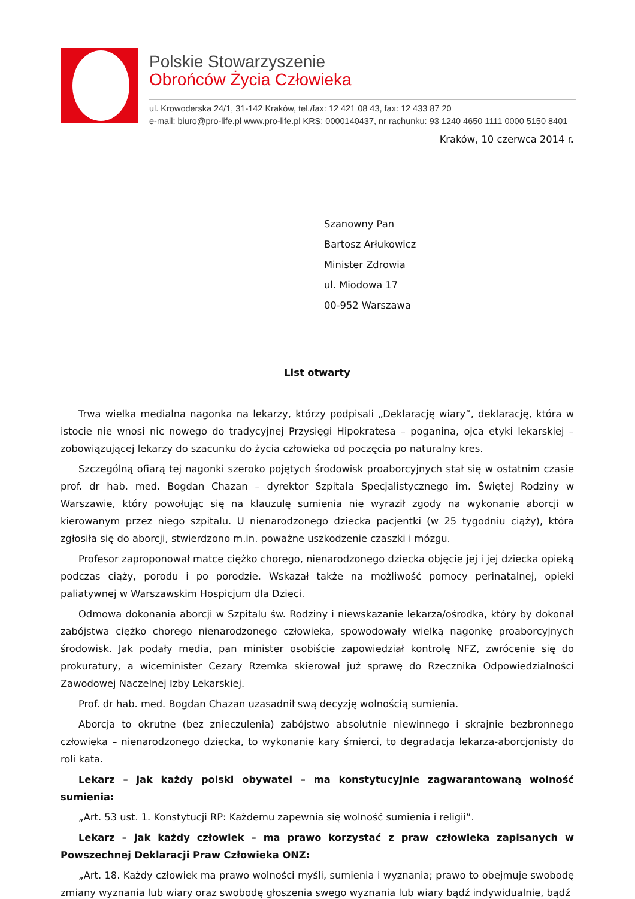Polskie Stowarzyszenie
Obrońców Życia Człowieka
ul. Krowoderska 24/1, 31-142 Kraków, tel./fax: 12 421 08 43, fax: 12 433 87 20
e-mail: biuro@pro-life.pl www.pro-life.pl KRS: 0000140437, nr rachunku: 93 1240 4650 1111 0000 5150 8401
Kraków, 10 czerwca 2014 r.
Szanowny Pan
Bartosz Arłukowicz
Minister Zdrowia
ul. Miodowa 17
00-952 Warszawa
List otwarty
Trwa wielka medialna nagonka na lekarzy, którzy podpisali „Deklarację wiary”, deklarację, która w istocie nie wnosi nic nowego do tradycyjnej Przysięgi Hipokratesa – poganina, ojca etyki lekarskiej – zobowiązującej lekarzy do szacunku do życia człowieka od poczęcia po naturalny kres.
Szczególną ofiarą tej nagonki szeroko pojętych środowisk proaborcyjnych stał się w ostatnim czasie prof. dr hab. med. Bogdan Chazan – dyrektor Szpitala Specjalistycznego im. Świętej Rodziny w Warszawie, który powołując się na klauzulę sumienia nie wyraził zgody na wykonanie aborcji w kierowanym przez niego szpitalu. U nienarodzonego dziecka pacjentki (w 25 tygodniu ciąży), która zgłosiła się do aborcji, stwierdzono m.in. poważne uszkodzenie czaszki i mózgu.
Profesor zaproponował matce ciężko chorego, nienarodzonego dziecka objęcie jej i jej dziecka opieką podczas ciąży, porodu i po porodzie. Wskazał także na możliwość pomocy perinatalnej, opieki paliatywnej w Warszawskim Hospicjum dla Dzieci.
Odmowa dokonania aborcji w Szpitalu św. Rodziny i niewskazanie lekarza/ośrodka, który by dokonał zabójstwa ciężko chorego nienarodzonego człowieka, spowodowały wielką nagonkę proaborcyjnych środowisk. Jak podały media, pan minister osobiście zapowiedział kontrolę NFZ, zwrócenie się do prokuratury, a wiceminister Cezary Rzemka skierował już sprawę do Rzecznika Odpowiedzialności Zawodowej Naczelnej Izby Lekarskiej.
Prof. dr hab. med. Bogdan Chazan uzasadnił swą decyzję wolnością sumienia.
Aborcja to okrutne (bez znieczulenia) zabójstwo absolutnie niewinnego i skrajnie bezbronnego człowieka – nienarodzonego dziecka, to wykonanie kary śmierci, to degradacja lekarza-aborcjonisty do roli kata.
Lekarz – jak każdy polski obywatel – ma konstytucyjnie zagwarantowaną wolność sumienia:
„Art. 53 ust. 1. Konstytucji RP: Każdemu zapewnia się wolność sumienia i religii”.
Lekarz – jak każdy człowiek – ma prawo korzystać z praw człowieka zapisanych w Powszechnej Deklaracji Praw Człowieka ONZ:
„Art. 18. Każdy człowiek ma prawo wolności myśli, sumienia i wyznania; prawo to obejmuje swobodę zmiany wyznania lub wiary oraz swobodę głoszenia swego wyznania lub wiary bądź indywidualnie, bądź